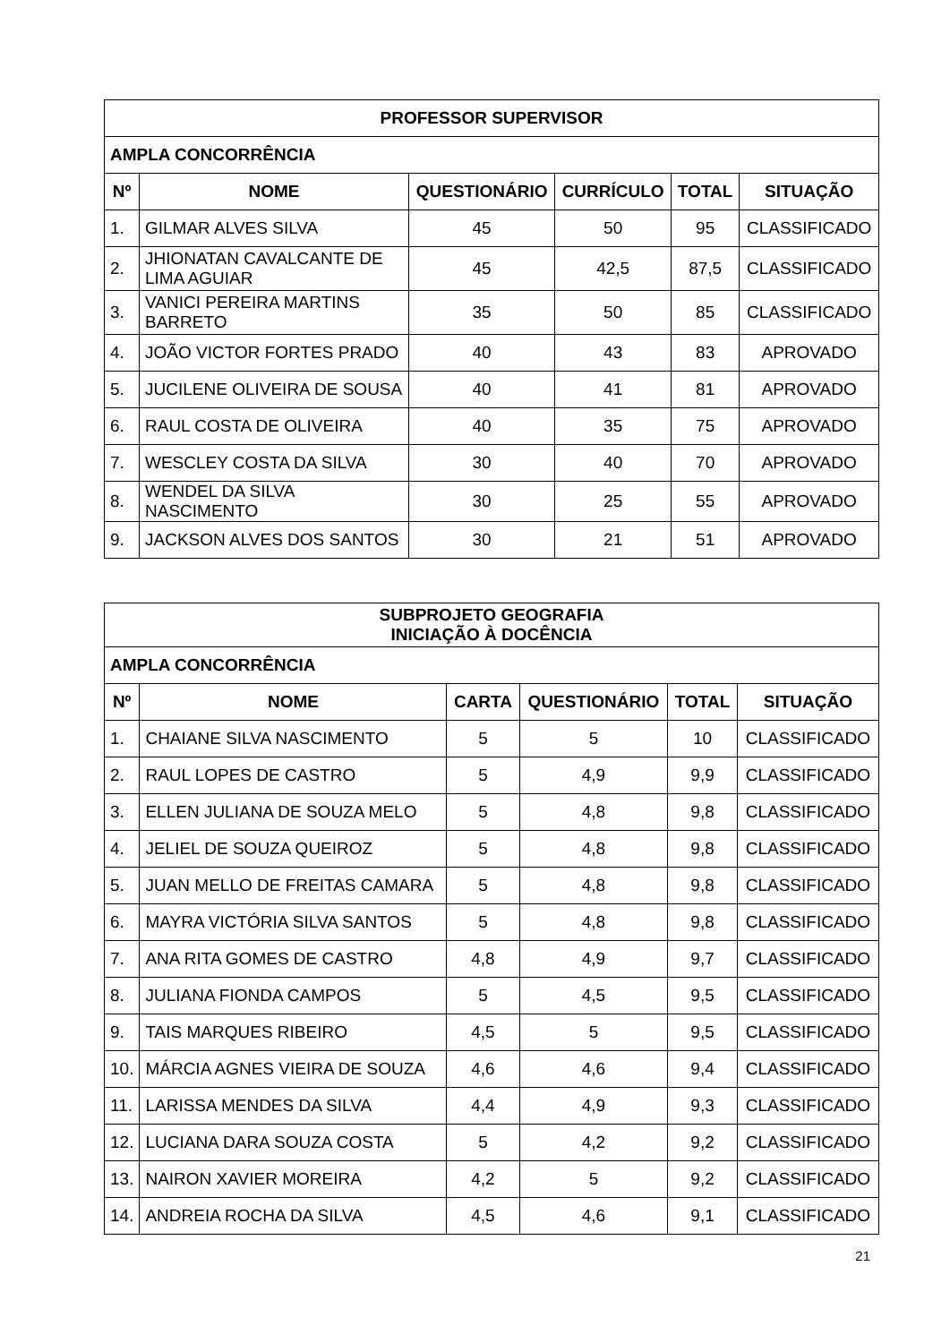| PROFESSOR SUPERVISOR | | | | | |
| --- | --- | --- | --- | --- | --- |
| AMPLA CONCORRÊNCIA | | | | | |
| Nº | NOME | QUESTIONÁRIO | CURRÍCULO | TOTAL | SITUAÇÃO |
| 1. | GILMAR ALVES SILVA | 45 | 50 | 95 | CLASSIFICADO |
| 2. | JHIONATAN CAVALCANTE DE LIMA AGUIAR | 45 | 42,5 | 87,5 | CLASSIFICADO |
| 3. | VANICI PEREIRA MARTINS BARRETO | 35 | 50 | 85 | CLASSIFICADO |
| 4. | JOÃO VICTOR FORTES PRADO | 40 | 43 | 83 | APROVADO |
| 5. | JUCILENE OLIVEIRA DE SOUSA | 40 | 41 | 81 | APROVADO |
| 6. | RAUL COSTA DE OLIVEIRA | 40 | 35 | 75 | APROVADO |
| 7. | WESCLEY COSTA DA SILVA | 30 | 40 | 70 | APROVADO |
| 8. | WENDEL DA SILVA NASCIMENTO | 30 | 25 | 55 | APROVADO |
| 9. | JACKSON ALVES DOS SANTOS | 30 | 21 | 51 | APROVADO |
| SUBPROJETO GEOGRAFIA INICIAÇÃO À DOCÊNCIA | | | | | |
| --- | --- | --- | --- | --- | --- |
| AMPLA CONCORRÊNCIA | | | | | |
| Nº | NOME | CARTA | QUESTIONÁRIO | TOTAL | SITUAÇÃO |
| 1. | CHAIANE SILVA NASCIMENTO | 5 | 5 | 10 | CLASSIFICADO |
| 2. | RAUL LOPES DE CASTRO | 5 | 4,9 | 9,9 | CLASSIFICADO |
| 3. | ELLEN JULIANA DE SOUZA MELO | 5 | 4,8 | 9,8 | CLASSIFICADO |
| 4. | JELIEL DE SOUZA QUEIROZ | 5 | 4,8 | 9,8 | CLASSIFICADO |
| 5. | JUAN MELLO DE FREITAS CAMARA | 5 | 4,8 | 9,8 | CLASSIFICADO |
| 6. | MAYRA VICTÓRIA SILVA SANTOS | 5 | 4,8 | 9,8 | CLASSIFICADO |
| 7. | ANA RITA GOMES DE CASTRO | 4,8 | 4,9 | 9,7 | CLASSIFICADO |
| 8. | JULIANA FIONDA CAMPOS | 5 | 4,5 | 9,5 | CLASSIFICADO |
| 9. | TAIS MARQUES RIBEIRO | 4,5 | 5 | 9,5 | CLASSIFICADO |
| 10. | MÁRCIA AGNES VIEIRA DE SOUZA | 4,6 | 4,6 | 9,4 | CLASSIFICADO |
| 11. | LARISSA MENDES DA SILVA | 4,4 | 4,9 | 9,3 | CLASSIFICADO |
| 12. | LUCIANA DARA SOUZA COSTA | 5 | 4,2 | 9,2 | CLASSIFICADO |
| 13. | NAIRON XAVIER MOREIRA | 4,2 | 5 | 9,2 | CLASSIFICADO |
| 14. | ANDREIA ROCHA DA SILVA | 4,5 | 4,6 | 9,1 | CLASSIFICADO |
21